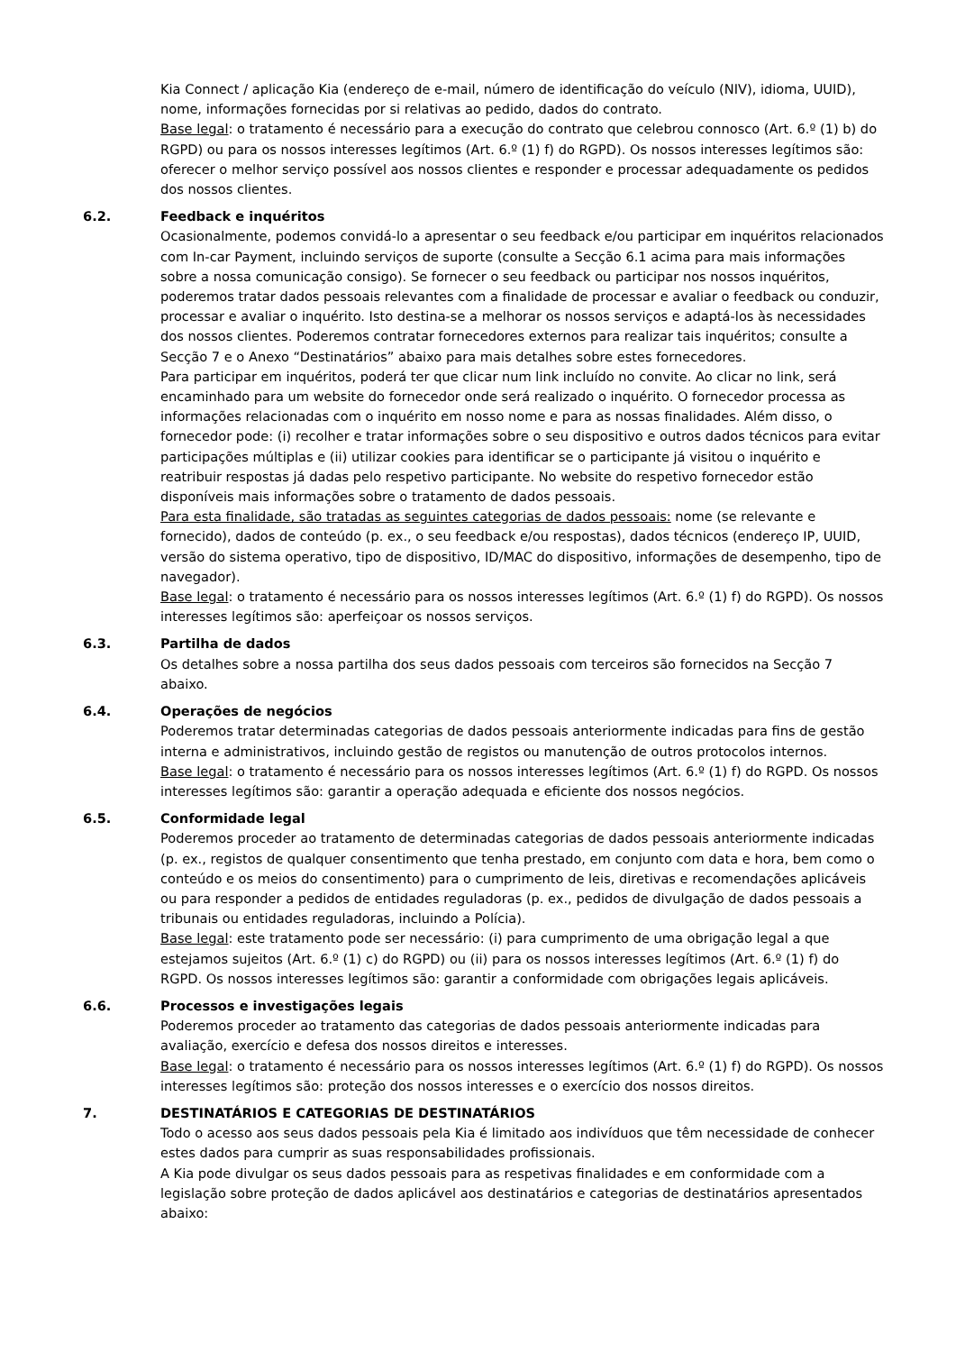Kia Connect / aplicação Kia (endereço de e-mail, número de identificação do veículo (NIV), idioma, UUID), nome, informações fornecidas por si relativas ao pedido, dados do contrato.
Base legal: o tratamento é necessário para a execução do contrato que celebrou connosco (Art. 6.º (1) b) do RGPD) ou para os nossos interesses legítimos (Art. 6.º (1) f) do RGPD). Os nossos interesses legítimos são: oferecer o melhor serviço possível aos nossos clientes e responder e processar adequadamente os pedidos dos nossos clientes.
6.2. Feedback e inquéritos
Ocasionalmente, podemos convidá-lo a apresentar o seu feedback e/ou participar em inquéritos relacionados com In-car Payment, incluindo serviços de suporte (consulte a Secção 6.1 acima para mais informações sobre a nossa comunicação consigo). Se fornecer o seu feedback ou participar nos nossos inquéritos, poderemos tratar dados pessoais relevantes com a finalidade de processar e avaliar o feedback ou conduzir, processar e avaliar o inquérito. Isto destina-se a melhorar os nossos serviços e adaptá-los às necessidades dos nossos clientes. Poderemos contratar fornecedores externos para realizar tais inquéritos; consulte a Secção 7 e o Anexo “Destinatários” abaixo para mais detalhes sobre estes fornecedores.
Para participar em inquéritos, poderá ter que clicar num link incluído no convite. Ao clicar no link, será encaminhado para um website do fornecedor onde será realizado o inquérito. O fornecedor processa as informações relacionadas com o inquérito em nosso nome e para as nossas finalidades. Além disso, o fornecedor pode: (i) recolher e tratar informações sobre o seu dispositivo e outros dados técnicos para evitar participações múltiplas e (ii) utilizar cookies para identificar se o participante já visitou o inquérito e reatribuir respostas já dadas pelo respetivo participante. No website do respetivo fornecedor estão disponíveis mais informações sobre o tratamento de dados pessoais.
Para esta finalidade, são tratadas as seguintes categorias de dados pessoais: nome (se relevante e fornecido), dados de conteúdo (p. ex., o seu feedback e/ou respostas), dados técnicos (endereço IP, UUID, versão do sistema operativo, tipo de dispositivo, ID/MAC do dispositivo, informações de desempenho, tipo de navegador).
Base legal: o tratamento é necessário para os nossos interesses legítimos (Art. 6.º (1) f) do RGPD). Os nossos interesses legítimos são: aperfeiçoar os nossos serviços.
6.3. Partilha de dados
Os detalhes sobre a nossa partilha dos seus dados pessoais com terceiros são fornecidos na Secção 7 abaixo.
6.4. Operações de negócios
Poderemos tratar determinadas categorias de dados pessoais anteriormente indicadas para fins de gestão interna e administrativos, incluindo gestão de registos ou manutenção de outros protocolos internos.
Base legal: o tratamento é necessário para os nossos interesses legítimos (Art. 6.º (1) f) do RGPD. Os nossos interesses legítimos são: garantir a operação adequada e eficiente dos nossos negócios.
6.5. Conformidade legal
Poderemos proceder ao tratamento de determinadas categorias de dados pessoais anteriormente indicadas (p. ex., registos de qualquer consentimento que tenha prestado, em conjunto com data e hora, bem como o conteúdo e os meios do consentimento) para o cumprimento de leis, diretivas e recomendações aplicáveis ou para responder a pedidos de entidades reguladoras (p. ex., pedidos de divulgação de dados pessoais a tribunais ou entidades reguladoras, incluindo a Polícia).
Base legal: este tratamento pode ser necessário: (i) para cumprimento de uma obrigação legal a que estejamos sujeitos (Art. 6.º (1) c) do RGPD) ou (ii) para os nossos interesses legítimos (Art. 6.º (1) f) do RGPD. Os nossos interesses legítimos são: garantir a conformidade com obrigações legais aplicáveis.
6.6. Processos e investigações legais
Poderemos proceder ao tratamento das categorias de dados pessoais anteriormente indicadas para avaliação, exercício e defesa dos nossos direitos e interesses.
Base legal: o tratamento é necessário para os nossos interesses legítimos (Art. 6.º (1) f) do RGPD). Os nossos interesses legítimos são: proteção dos nossos interesses e o exercício dos nossos direitos.
7. DESTINATÁRIOS E CATEGORIAS DE DESTINATÁRIOS
Todo o acesso aos seus dados pessoais pela Kia é limitado aos indivíduos que têm necessidade de conhecer estes dados para cumprir as suas responsabilidades profissionais.
A Kia pode divulgar os seus dados pessoais para as respetivas finalidades e em conformidade com a legislação sobre proteção de dados aplicável aos destinatários e categorias de destinatários apresentados abaixo: